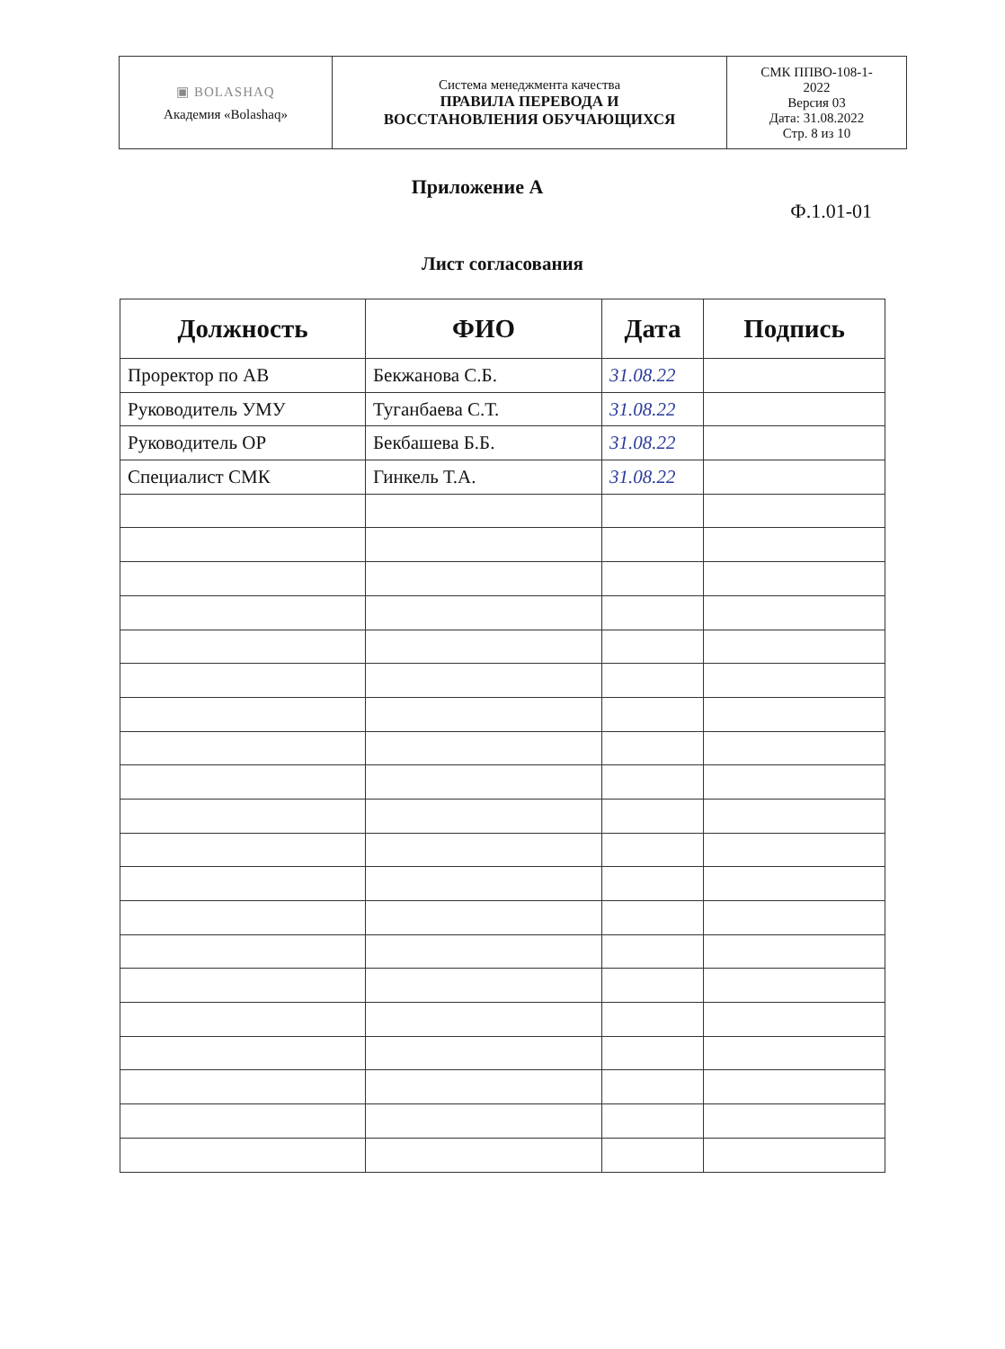| ▣ BOLASHAQ Академия «Bolashaq» | Система менеджмента качества ПРАВИЛА ПЕРЕВОДА И ВОССТАНОВЛЕНИЯ ОБУЧАЮЩИХСЯ | СМК ППВО-108-1- 2022 Версия 03 Дата: 31.08.2022 Стр. 8 из 10 |
Приложение А
Ф.1.01-01
Лист согласования
| Должность | ФИО | Дата | Подпись |
| --- | --- | --- | --- |
| Проректор по АВ | Бекжанова С.Б. | 31.08.22 | |
| Руководитель УМУ | Туганбаева С.Т. | 31.08.22 | |
| Руководитель ОР | Бекбашева Б.Б. | 31.08.22 | |
| Специалист СМК | Гинкель Т.А. | 31.08.22 | |